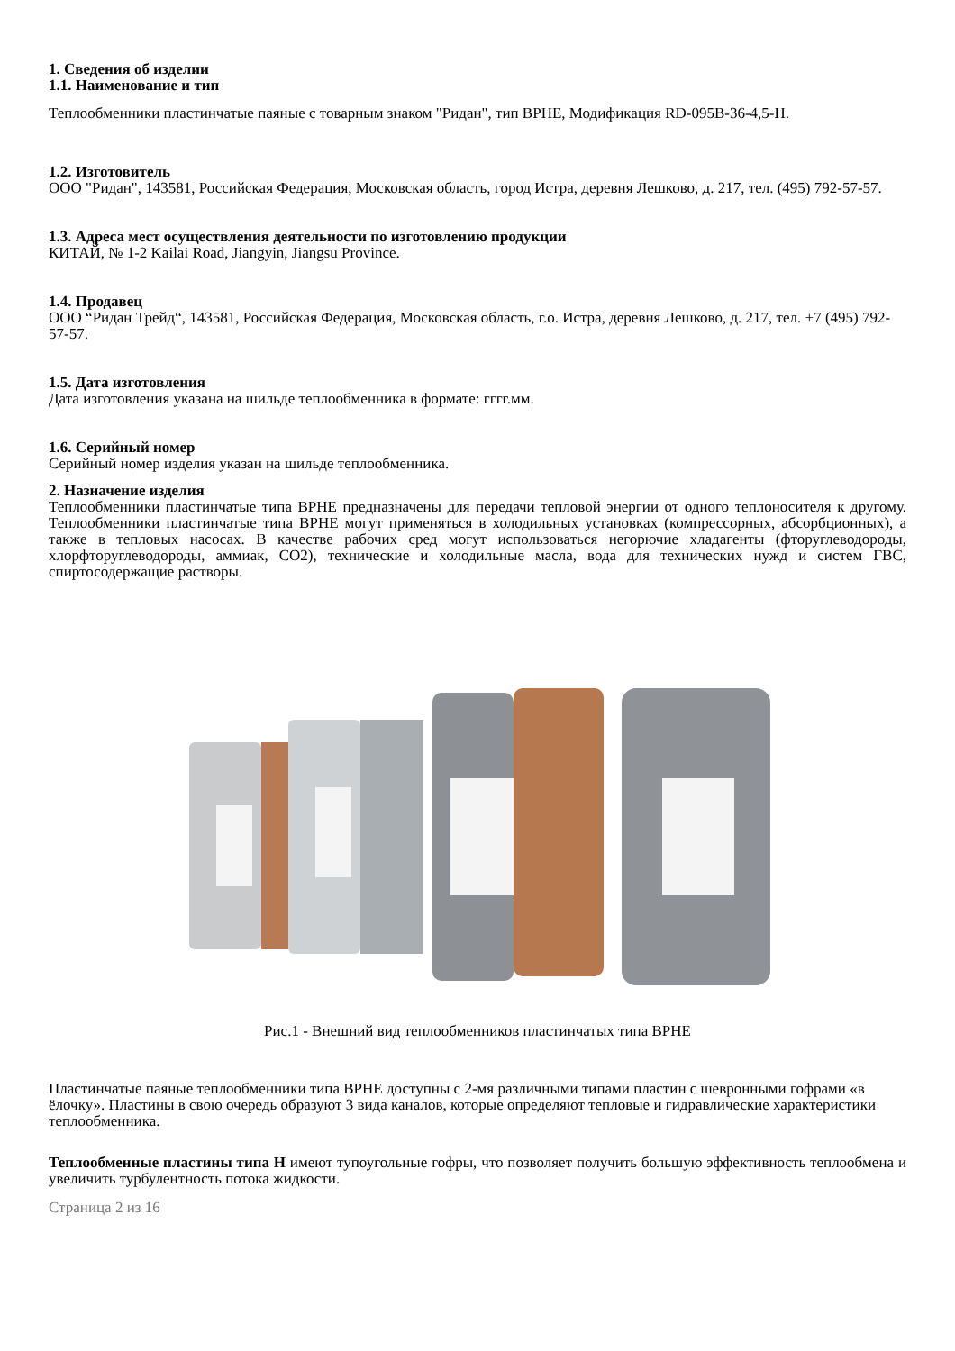1. Сведения об изделии
1.1. Наименование и тип
Теплообменники пластинчатые паяные с товарным знаком "Ридан", тип BPHE, Модификация RD-095B-36-4,5-H.
1.2. Изготовитель
ООО "Ридан", 143581, Российская Федерация, Московская область, город Истра, деревня Лешково, д. 217, тел. (495) 792-57-57.
1.3. Адреса мест осуществления деятельности по изготовлению продукции
КИТАЙ, № 1-2 Kailai Road, Jiangyin, Jiangsu Province.
1.4. Продавец
ООО “Ридан Трейд“, 143581, Российская Федерация, Московская область, г.о. Истра, деревня Лешково, д. 217, тел. +7 (495) 792-57-57.
1.5. Дата изготовления
Дата изготовления указана на шильде теплообменника в формате: гггг.мм.
1.6. Серийный номер
Серийный номер изделия указан на шильде теплообменника.
2. Назначение изделия
Теплообменники пластинчатые типа BPHE предназначены для передачи тепловой энергии от одного теплоносителя к другому. Теплообменники пластинчатые типа BPHE могут применяться в холодильных установках (компрессорных, абсорбционных), а также в тепловых насосах. В качестве рабочих сред могут использоваться негорючие хладагенты (фторуглеводороды, хлорфторуглеводороды, аммиак, CO2), технические и холодильные масла, вода для технических нужд и систем ГВС, спиртосодержащие растворы.
Рис.1 - Внешний вид теплообменников пластинчатых типа BPHE
Пластинчатые паяные теплообменники типа BPHE доступны с 2-мя различными типами пластин с шевронными гофрами «в ёлочку». Пластины в свою очередь образуют 3 вида каналов, которые определяют тепловые и гидравлические характеристики теплообменника.
Теплообменные пластины типа H имеют тупоугольные гофры, что позволяет получить большую эффективность теплообмена и увеличить турбулентность потока жидкости.
Страница 2 из 16